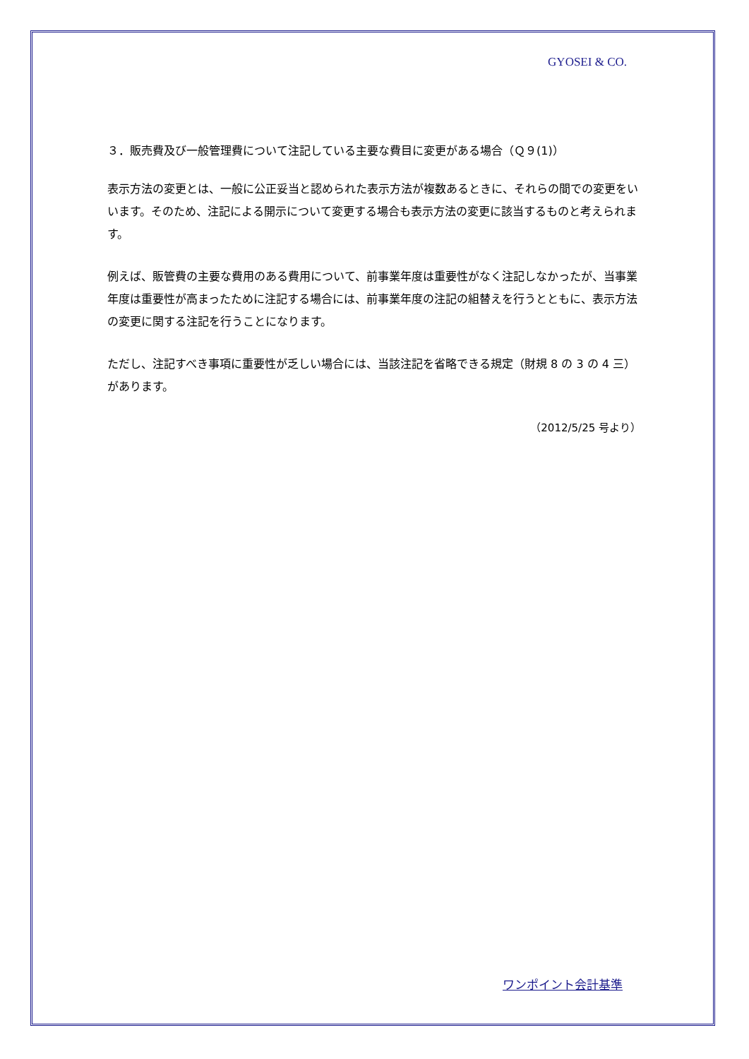GYOSEI & CO.
３．販売費及び一般管理費について注記している主要な費目に変更がある場合（Ｑ９(1)）
表示方法の変更とは、一般に公正妥当と認められた表示方法が複数あるときに、それらの間での変更をいいます。そのため、注記による開示について変更する場合も表示方法の変更に該当するものと考えられます。
例えば、販管費の主要な費用のある費用について、前事業年度は重要性がなく注記しなかったが、当事業年度は重要性が高まったために注記する場合には、前事業年度の注記の組替えを行うとともに、表示方法の変更に関する注記を行うことになります。
ただし、注記すべき事項に重要性が乏しい場合には、当該注記を省略できる規定（財規 8 の 3 の 4 三）があります。
（2012/5/25 号より）
ワンポイント会計基準